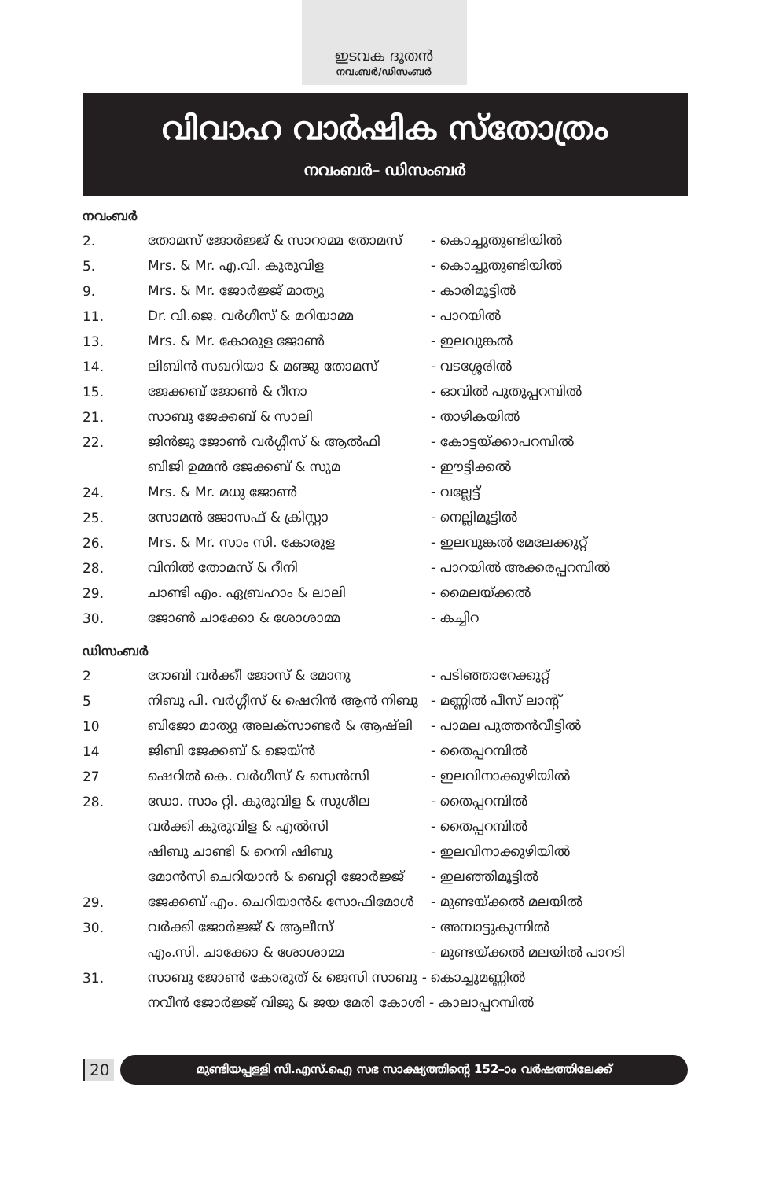ഇടവക ദൂതൻ
നവംബർ/ഡിസംബർ
വിവാഹ വാർഷിക സ്തോത്രം
നവംബർ– ഡിസംബർ
നവംബർ
| 2. | തോമസ് ജോർജ്ജ് & സാറാമ്മ തോമസ് | - കൊച്ചുതുണ്ടിയിൽ |
| 5. | Mrs. & Mr. എ.വി. കുരുവിള | - കൊച്ചുതുണ്ടിയിൽ |
| 9. | Mrs. & Mr. ജോർജ്ജ് മാത്യു | - കാരിമൂട്ടിൽ |
| 11. | Dr. വി.ജെ. വർഗീസ് & മറിയാമ്മ | - പാറയിൽ |
| 13. | Mrs. & Mr. കോരുള ജോൺ | - ഇലവുങ്കൽ |
| 14. | ലിബിൻ സഖറിയാ & മഞ്ജു തോമസ് | - വടശ്ശേരിൽ |
| 15. | ജേക്കബ് ജോൺ & റീനാ | - ഓവിൽ പുതുപ്പറമ്പിൽ |
| 21. | സാബു ജേക്കബ് & സാലി | - താഴികയിൽ |
| 22. | ജിൻജു ജോൺ വർഗ്ഗീസ് & ആൽഫി | - കോട്ടയ്ക്കാപറമ്പിൽ |
| | ബിജി ഉമ്മൻ ജേക്കബ് & സുമ | - ഈട്ടിക്കൽ |
| 24. | Mrs. & Mr. മധു ജോൺ | - വല്ലേട്ട് |
| 25. | സോമൻ ജോസഫ് & ക്രിസ്റ്റാ | - നെല്ലിമൂട്ടിൽ |
| 26. | Mrs. & Mr. സാം സി. കോരുള | - ഇലവുങ്കൽ മേലേക്കുറ്റ് |
| 28. | വിനിൽ തോമസ് & റീനി | - പാറയിൽ അക്കരപ്പറമ്പിൽ |
| 29. | ചാണ്ടി എം. ഏബ്രഹാം & ലാലി | - മൈലയ്ക്കൽ |
| 30. | ജോൺ ചാക്കോ & ശോശാമ്മ | - കച്ചിറ |
ഡിസംബർ
| 2 | റോബി വർക്കീ ജോസ് & മോനു | - പടിഞ്ഞാറേക്കുറ്റ് |
| 5 | നിബു പി. വർഗ്ഗീസ് & ഷെറിൻ ആൻ നിബു | - മണ്ണിൽ പീസ് ലാന്റ് |
| 10 | ബിജോ മാത്യു അലക്സാണ്ടർ & ആഷ്‌ലി | - പാമല പുത്തൻവീട്ടിൽ |
| 14 | ജിബി ജേക്കബ് & ജെയ്ൻ | - തൈപ്പറമ്പിൽ |
| 27 | ഷെറിൽ കെ. വർഗീസ് & സെൻസി | - ഇലവിനാക്കുഴിയിൽ |
| 28. | ഡോ. സാം റ്റി. കുരുവിള & സുശീല | - തൈപ്പറമ്പിൽ |
| | വർക്കി കുരുവിള & എൽസി | - തൈപ്പറമ്പിൽ |
| | ഷിബു ചാണ്ടി & റെനി ഷിബു | - ഇലവിനാക്കുഴിയിൽ |
| | മോൻസി ചെറിയാൻ & ബെറ്റി ജോർജ്ജ് | - ഇലഞ്ഞിമൂട്ടിൽ |
| 29. | ജേക്കബ് എം. ചെറിയാൻ& സോഫിമോൾ | - മുണ്ടയ്ക്കൽ മലയിൽ |
| 30. | വർക്കി ജോർജ്ജ് & ആലീസ് | - അമ്പാട്ടുകുന്നിൽ |
| | എം.സി. ചാക്കോ & ശോശാമ്മ | - മുണ്ടയ്ക്കൽ മലയിൽ പാറടി |
| 31. | സാബു ജോൺ കോരുത് & ജെസി സാബു - കൊച്ചുമണ്ണിൽ | |
| | നവീൻ ജോർജ്ജ് വിജു & ജയ മേരി കോശി - കാലാപ്പറമ്പിൽ | |
20
മുണ്ടിയപ്പള്ളി സി.എസ്.ഐ സഭ സാക്ഷ്യത്തിന്റെ 152–ാം വർഷത്തിലേക്ക്